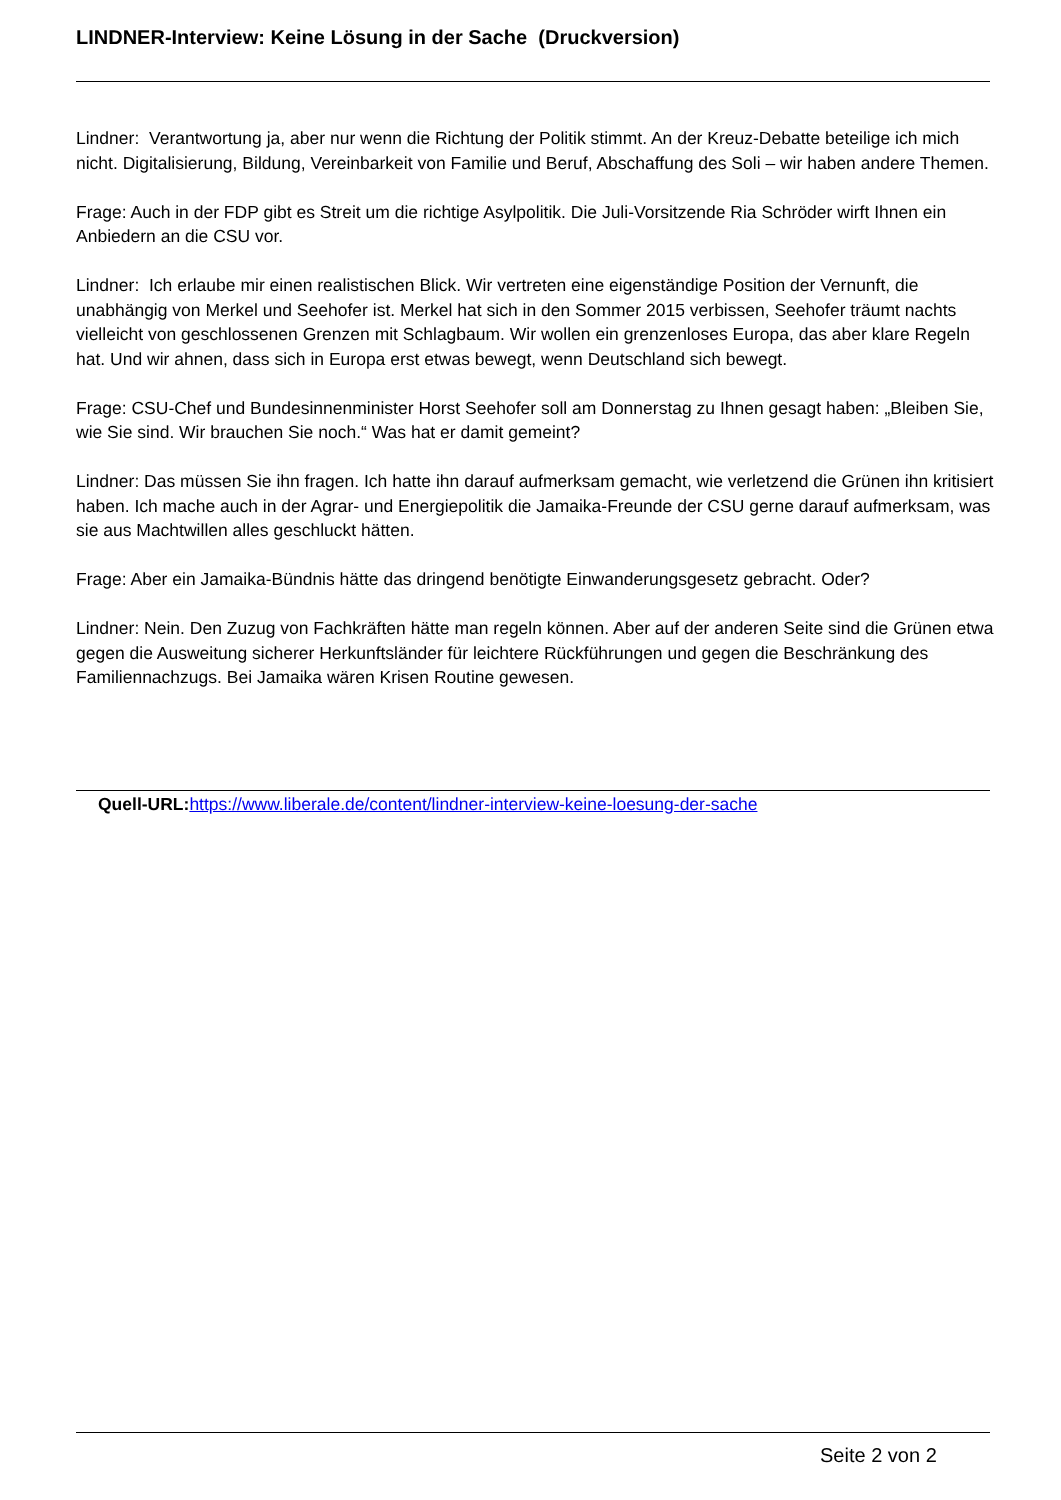LINDNER-Interview: Keine Lösung in der Sache (Druckversion)
Lindner: Verantwortung ja, aber nur wenn die Richtung der Politik stimmt. An der Kreuz-Debatte beteilige ich mich nicht. Digitalisierung, Bildung, Vereinbarkeit von Familie und Beruf, Abschaffung des Soli – wir haben andere Themen.
Frage: Auch in der FDP gibt es Streit um die richtige Asylpolitik. Die Juli-Vorsitzende Ria Schröder wirft Ihnen ein Anbiedern an die CSU vor.
Lindner: Ich erlaube mir einen realistischen Blick. Wir vertreten eine eigenständige Position der Vernunft, die unabhängig von Merkel und Seehofer ist. Merkel hat sich in den Sommer 2015 verbissen, Seehofer träumt nachts vielleicht von geschlossenen Grenzen mit Schlagbaum. Wir wollen ein grenzenloses Europa, das aber klare Regeln hat. Und wir ahnen, dass sich in Europa erst etwas bewegt, wenn Deutschland sich bewegt.
Frage: CSU-Chef und Bundesinnenminister Horst Seehofer soll am Donnerstag zu Ihnen gesagt haben: „Bleiben Sie, wie Sie sind. Wir brauchen Sie noch.“ Was hat er damit gemeint?
Lindner: Das müssen Sie ihn fragen. Ich hatte ihn darauf aufmerksam gemacht, wie verletzend die Grünen ihn kritisiert haben. Ich mache auch in der Agrar- und Energiepolitik die Jamaika-Freunde der CSU gerne darauf aufmerksam, was sie aus Machtwillen alles geschluckt hätten.
Frage: Aber ein Jamaika-Bündnis hätte das dringend benötigte Einwanderungsgesetz gebracht. Oder?
Lindner: Nein. Den Zuzug von Fachkräften hätte man regeln können. Aber auf der anderen Seite sind die Grünen etwa gegen die Ausweitung sicherer Herkunftsländer für leichtere Rückführungen und gegen die Beschränkung des Familiennachzugs. Bei Jamaika wären Krisen Routine gewesen.
Quell-URL: https://www.liberale.de/content/lindner-interview-keine-loesung-der-sache
Seite 2 von 2